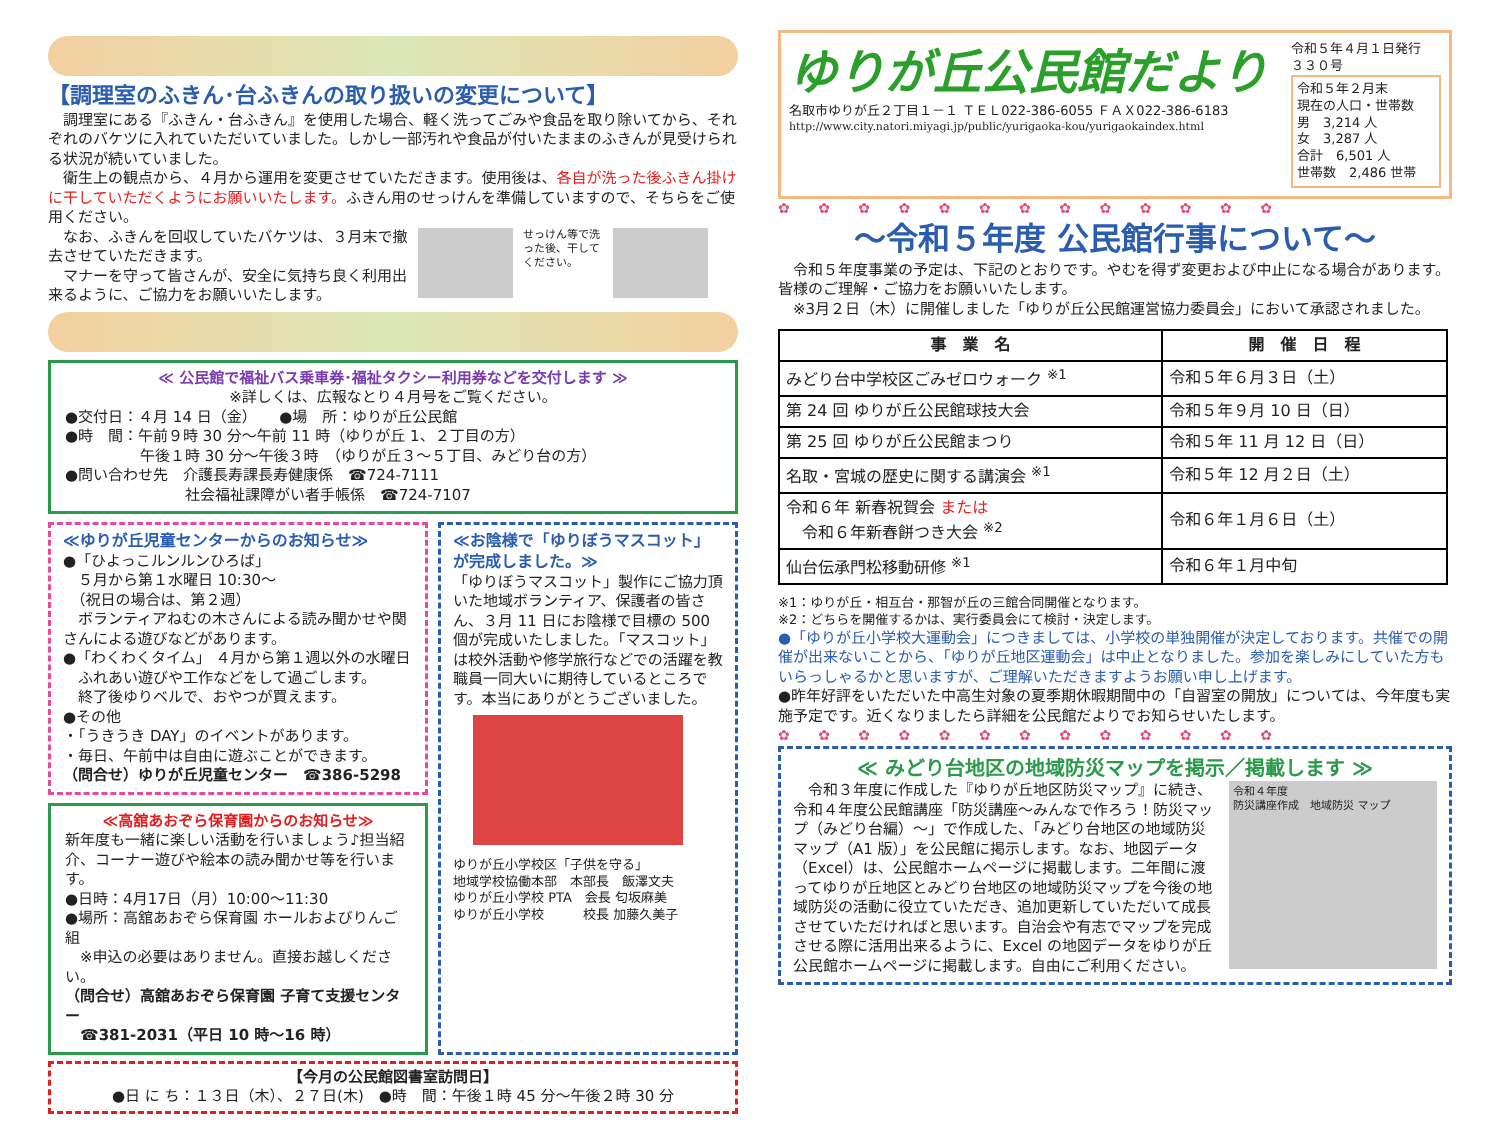【調理室のふきん･台ふきんの取り扱いの変更について】
　調理室にある『ふきん・台ふきん』を使用した場合、軽く洗ってごみや食品を取り除いてから、それぞれのバケツに入れていただいていました。しかし一部汚れや食品が付いたままのふきんが見受けられる状況が続いていました。
　衛生上の観点から、４月から運用を変更させていただきます。使用後は、各自が洗った後ふきん掛けに干していただくようにお願いいたします。ふきん用のせっけんを準備していますので、そちらをご使用ください。
　なお、ふきんを回収していたバケツは、３月末で撤去させていただきます。
　マナーを守って皆さんが、安全に気持ち良く利用出来るように、ご協力をお願いいたします。
せっけん等で洗った後、干してください。
≪ 公民館で福祉バス乗車券･福祉タクシー利用券などを交付します ≫
※詳しくは、広報なとり４月号をご覧ください。
●交付日：４月 14 日（金）　　●場　所：ゆりが丘公民館
●時　間：午前９時 30 分～午前 11 時（ゆりが丘 1、２丁目の方）
　　　　　午後１時 30 分～午後３時　（ゆりが丘３～５丁目、みどり台の方）
●問い合わせ先　介護長寿課長寿健康係　☎724-7111
　　　　　　　　社会福祉課障がい者手帳係　☎724-7107
≪ゆりが丘児童センターからのお知らせ≫
●「ひよっこルンルンひろば」
　５月から第１水曜日 10:30～
　（祝日の場合は、第２週）
　ボランティアねむの木さんによる読み聞かせや関さんによる遊びなどがあります。
●「わくわくタイム」 ４月から第１週以外の水曜日
　ふれあい遊びや工作などをして過ごします。
　終了後ゆりベルで、おやつが買えます。
●その他
・「うきうき DAY」のイベントがあります。
・毎日、午前中は自由に遊ぶことができます。
（問合せ）ゆりが丘児童センター　☎386-5298
≪高舘あおぞら保育園からのお知らせ≫
新年度も一緒に楽しい活動を行いましょう♪担当紹介、コーナー遊びや絵本の読み聞かせ等を行います。
●日時：4月17日（月）10:00～11:30
●場所：高舘あおぞら保育園 ホールおよびりんご組
　※申込の必要はありません。直接お越しください。
（問合せ）高舘あおぞら保育園 子育て支援センター
　☎381-2031（平日 10 時～16 時）
≪お陰様で「ゆりぼうマスコット」が完成しました。≫
「ゆりぼうマスコット」製作にご協力頂いた地域ボランティア、保護者の皆さん、３月 11 日にお陰様で目標の 500 個が完成いたしました。「マスコット」は校外活動や修学旅行などでの活躍を教職員一同大いに期待しているところです。本当にありがとうございました。
ゆりが丘小学校区「子供を守る」
地域学校協働本部　本部長　飯澤文夫
ゆりが丘小学校 PTA　会長 匂坂麻美
ゆりが丘小学校　　　校長 加藤久美子
【今月の公民館図書室訪問日】
●日 に ち：１３日（木）、２７日(木)　●時　間：午後１時 45 分～午後２時 30 分
ゆりが丘公民館だより
名取市ゆりが丘２丁目１－１ ＴＥＬ022-386-6055 ＦＡＸ022-386-6183
http://www.city.natori.miyagi.jp/public/yurigaoka-kou/yurigaokaindex.html
令和５年４月１日発行
３３０号
令和５年２月末
現在の人口・世帯数
男　3,214 人
女　3,287 人
合計　6,501 人
世帯数　2,486 世帯
✿ ✿ ✿ ✿ ✿ ✿ ✿ ✿ ✿ ✿ ✿ ✿ ✿
～令和５年度 公民館行事について～
　令和５年度事業の予定は、下記のとおりです。やむを得ず変更および中止になる場合があります。皆様のご理解・ご協力をお願いいたします。
　※3月２日（木）に開催しました「ゆりが丘公民館運営協力委員会」において承認されました。
| 事 業 名 | 開 催 日 程 |
| --- | --- |
| みどり台中学校区ごみゼロウォーク <sup>※1</sup> | 令和５年６月３日（土） |
| 第 24 回 ゆりが丘公民館球技大会 | 令和５年９月 10 日（日） |
| 第 25 回 ゆりが丘公民館まつり | 令和５年 11 月 12 日（日） |
| 名取・宮城の歴史に関する講演会 <sup>※1</sup> | 令和５年 12 月２日（土） |
| 令和６年 新春祝賀会 または 令和６年新春餅つき大会 <sup>※2</sup> | 令和６年１月６日（土） |
| 仙台伝承門松移動研修 <sup>※1</sup> | 令和６年１月中旬 |
※1：ゆりが丘・相互台・那智が丘の三館合同開催となります。
※2：どちらを開催するかは、実行委員会にて検討・決定します。
●「ゆりが丘小学校大運動会」につきましては、小学校の単独開催が決定しております。共催での開催が出来ないことから、「ゆりが丘地区運動会」は中止となりました。参加を楽しみにしていた方もいらっしゃるかと思いますが、ご理解いただきますようお願い申し上げます。
●昨年好評をいただいた中高生対象の夏季期休暇期間中の「自習室の開放」については、今年度も実施予定です。近くなりましたら詳細を公民館だよりでお知らせいたします。
✿ ✿ ✿ ✿ ✿ ✿ ✿ ✿ ✿ ✿ ✿ ✿ ✿
≪ みどり台地区の地域防災マップを掲示／掲載します ≫
　令和３年度に作成した『ゆりが丘地区防災マップ』に続き、令和４年度公民館講座「防災講座～みんなで作ろう！防災マップ（みどり台編）～」で作成した、「みどり台地区の地域防災マップ（A1 版）」を公民館に掲示します。なお、地図データ（Excel）は、公民館ホームページに掲載します。二年間に渡ってゆりが丘地区とみどり台地区の地域防災マップを今後の地域防災の活動に役立ていただき、追加更新していただいて成長させていただければと思います。自治会や有志でマップを完成させる際に活用出来るように、Excel の地図データをゆりが丘公民館ホームページに掲載します。自由にご利用ください。
令和４年度
防災講座作成　地域防災 マップ